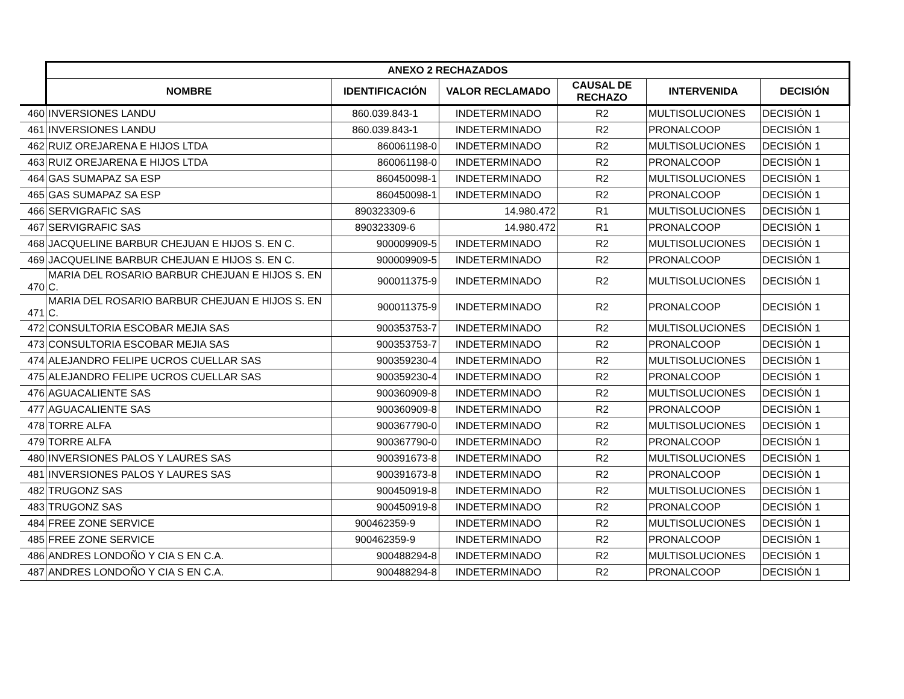| | ANEXO 2 RECHAZADOS | | | | | |
| | NOMBRE | IDENTIFICACIÓN | VALOR RECLAMADO | CAUSAL DE RECHAZO | INTERVENIDA | DECISIÓN |
| 460 | INVERSIONES LANDU | 860.039.843-1 | INDETERMINADO | R2 | MULTISOLUCIONES | DECISIÓN 1 |
| 461 | INVERSIONES LANDU | 860.039.843-1 | INDETERMINADO | R2 | PRONALCOOP | DECISIÓN 1 |
| 462 | RUIZ OREJARENA E HIJOS LTDA | 860061198-0 | INDETERMINADO | R2 | MULTISOLUCIONES | DECISIÓN 1 |
| 463 | RUIZ OREJARENA E HIJOS LTDA | 860061198-0 | INDETERMINADO | R2 | PRONALCOOP | DECISIÓN 1 |
| 464 | GAS SUMAPAZ SA ESP | 860450098-1 | INDETERMINADO | R2 | MULTISOLUCIONES | DECISIÓN 1 |
| 465 | GAS SUMAPAZ SA ESP | 860450098-1 | INDETERMINADO | R2 | PRONALCOOP | DECISIÓN 1 |
| 466 | SERVIGRAFIC SAS | 890323309-6 | 14.980.472 | R1 | MULTISOLUCIONES | DECISIÓN 1 |
| 467 | SERVIGRAFIC SAS | 890323309-6 | 14.980.472 | R1 | PRONALCOOP | DECISIÓN 1 |
| 468 | JACQUELINE BARBUR CHEJUAN E HIJOS S. EN C. | 900009909-5 | INDETERMINADO | R2 | MULTISOLUCIONES | DECISIÓN 1 |
| 469 | JACQUELINE BARBUR CHEJUAN E HIJOS S. EN C. | 900009909-5 | INDETERMINADO | R2 | PRONALCOOP | DECISIÓN 1 |
| 470 | MARIA DEL ROSARIO BARBUR CHEJUAN E HIJOS S. EN C. | 900011375-9 | INDETERMINADO | R2 | MULTISOLUCIONES | DECISIÓN 1 |
| 471 | MARIA DEL ROSARIO BARBUR CHEJUAN E HIJOS S. EN C. | 900011375-9 | INDETERMINADO | R2 | PRONALCOOP | DECISIÓN 1 |
| 472 | CONSULTORIA ESCOBAR MEJIA SAS | 900353753-7 | INDETERMINADO | R2 | MULTISOLUCIONES | DECISIÓN 1 |
| 473 | CONSULTORIA ESCOBAR MEJIA SAS | 900353753-7 | INDETERMINADO | R2 | PRONALCOOP | DECISIÓN 1 |
| 474 | ALEJANDRO FELIPE UCROS CUELLAR SAS | 900359230-4 | INDETERMINADO | R2 | MULTISOLUCIONES | DECISIÓN 1 |
| 475 | ALEJANDRO FELIPE UCROS CUELLAR SAS | 900359230-4 | INDETERMINADO | R2 | PRONALCOOP | DECISIÓN 1 |
| 476 | AGUACALIENTE SAS | 900360909-8 | INDETERMINADO | R2 | MULTISOLUCIONES | DECISIÓN 1 |
| 477 | AGUACALIENTE SAS | 900360909-8 | INDETERMINADO | R2 | PRONALCOOP | DECISIÓN 1 |
| 478 | TORRE ALFA | 900367790-0 | INDETERMINADO | R2 | MULTISOLUCIONES | DECISIÓN 1 |
| 479 | TORRE ALFA | 900367790-0 | INDETERMINADO | R2 | PRONALCOOP | DECISIÓN 1 |
| 480 | INVERSIONES PALOS Y LAURES SAS | 900391673-8 | INDETERMINADO | R2 | MULTISOLUCIONES | DECISIÓN 1 |
| 481 | INVERSIONES PALOS Y LAURES SAS | 900391673-8 | INDETERMINADO | R2 | PRONALCOOP | DECISIÓN 1 |
| 482 | TRUGONZ SAS | 900450919-8 | INDETERMINADO | R2 | MULTISOLUCIONES | DECISIÓN 1 |
| 483 | TRUGONZ SAS | 900450919-8 | INDETERMINADO | R2 | PRONALCOOP | DECISIÓN 1 |
| 484 | FREE ZONE SERVICE | 900462359-9 | INDETERMINADO | R2 | MULTISOLUCIONES | DECISIÓN 1 |
| 485 | FREE ZONE SERVICE | 900462359-9 | INDETERMINADO | R2 | PRONALCOOP | DECISIÓN 1 |
| 486 | ANDRES LONDOÑO Y CIA S EN C.A. | 900488294-8 | INDETERMINADO | R2 | MULTISOLUCIONES | DECISIÓN 1 |
| 487 | ANDRES LONDOÑO Y CIA S EN C.A. | 900488294-8 | INDETERMINADO | R2 | PRONALCOOP | DECISIÓN 1 |